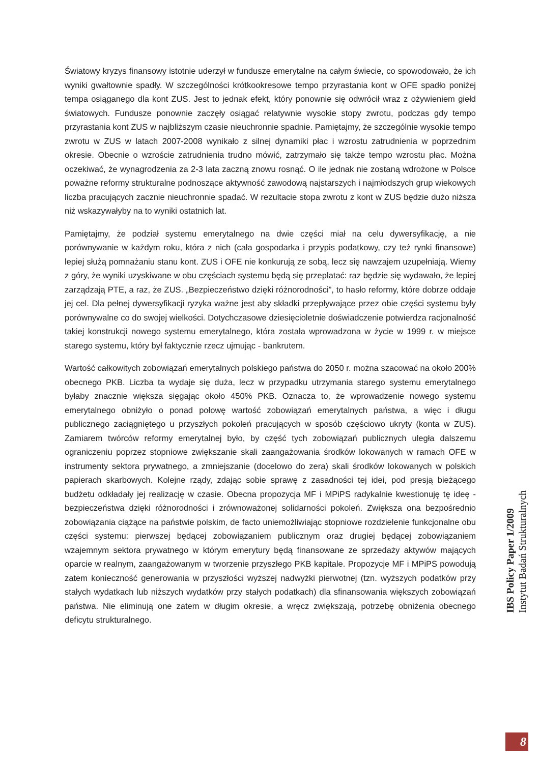Światowy kryzys finansowy istotnie uderzył w fundusze emerytalne na całym świecie, co spowodowało, że ich wyniki gwałtownie spadły. W szczególności krótkookresowe tempo przyrastania kont w OFE spadło poniżej tempa osiąganego dla kont ZUS. Jest to jednak efekt, który ponownie się odwrócił wraz z ożywieniem giełd światowych. Fundusze ponownie zaczęły osiągać relatywnie wysokie stopy zwrotu, podczas gdy tempo przyrastania kont ZUS w najbliższym czasie nieuchronnie spadnie. Pamiętajmy, że szczególnie wysokie tempo zwrotu w ZUS w latach 2007-2008 wynikało z silnej dynamiki płac i wzrostu zatrudnienia w poprzednim okresie. Obecnie o wzroście zatrudnienia trudno mówić, zatrzymało się także tempo wzrostu płac. Można oczekiwać, że wynagrodzenia za 2-3 lata zaczną znowu rosnąć. O ile jednak nie zostaną wdrożone w Polsce poważne reformy strukturalne podnoszące aktywność zawodową najstarszych i najmłodszych grup wiekowych liczba pracujących zacznie nieuchronnie spadać. W rezultacie stopa zwrotu z kont w ZUS będzie dużo niższa niż wskazywałyby na to wyniki ostatnich lat.
Pamiętajmy, że podział systemu emerytalnego na dwie części miał na celu dywersyfikację, a nie porównywanie w każdym roku, która z nich (cała gospodarka i przypis podatkowy, czy też rynki finansowe) lepiej służą pomnażaniu stanu kont. ZUS i OFE nie konkurują ze sobą, lecz się nawzajem uzupełniają. Wiemy z góry, że wyniki uzyskiwane w obu częściach systemu będą się przeplatać: raz będzie się wydawało, że lepiej zarządzają PTE, a raz, że ZUS. „Bezpieczeństwo dzięki różnorodności”, to hasło reformy, które dobrze oddaje jej cel. Dla pełnej dywersyfikacji ryzyka ważne jest aby składki przepływające przez obie części systemu były porównywalne co do swojej wielkości. Dotychczasowe dziesięcioletnie doświadczenie potwierdza racjonalność takiej konstrukcji nowego systemu emerytalnego, która została wprowadzona w życie w 1999 r. w miejsce starego systemu, który był faktycznie rzecz ujmując - bankrutem.
Wartość całkowitych zobowiązań emerytalnych polskiego państwa do 2050 r. można szacować na około 200% obecnego PKB. Liczba ta wydaje się duża, lecz w przypadku utrzymania starego systemu emerytalnego byłaby znacznie większa sięgając około 450% PKB. Oznacza to, że wprowadzenie nowego systemu emerytalnego obniżyło o ponad połowę wartość zobowiązań emerytalnych państwa, a więc i długu publicznego zaciągniętego u przyszłych pokoleń pracujących w sposób częściowo ukryty (konta w ZUS). Zamiarem twórców reformy emerytalnej było, by część tych zobowiązań publicznych uległa dalszemu ograniczeniu poprzez stopniowe zwiększanie skali zaangażowania środków lokowanych w ramach OFE w instrumenty sektora prywatnego, a zmniejszanie (docelowo do zera) skali środków lokowanych w polskich papierach skarbowych. Kolejne rządy, zdając sobie sprawę z zasadności tej idei, pod presją bieżącego budżetu odkładały jej realizację w czasie. Obecna propozycja MF i MPiPS radykalnie kwestionuję tę ideę - bezpieczeństwa dzięki różnorodności i zrównoważonej solidarności pokoleń. Zwiększa ona bezpośrednio zobowiązania ciążące na państwie polskim, de facto uniemożliwiając stopniowe rozdzielenie funkcjonalne obu części systemu: pierwszej będącej zobowiązaniem publicznym oraz drugiej będącej zobowiązaniem wzajemnym sektora prywatnego w którym emerytury będą finansowane ze sprzedaży aktywów mających oparcie w realnym, zaangażowanym w tworzenie przyszłego PKB kapitale. Propozycje MF i MPiPS powodują zatem konieczność generowania w przyszłości wyższej nadwyżki pierwotnej (tzn. wyższych podatków przy stałych wydatkach lub niższych wydatków przy stałych podatkach) dla sfinansowania większych zobowiązań państwa. Nie eliminują one zatem w długim okresie, a wręcz zwiększają, potrzebę obniżenia obecnego deficytu strukturalnego.
IBS Policy Paper 1/2009
Instytut Badań Strukturalnych
8